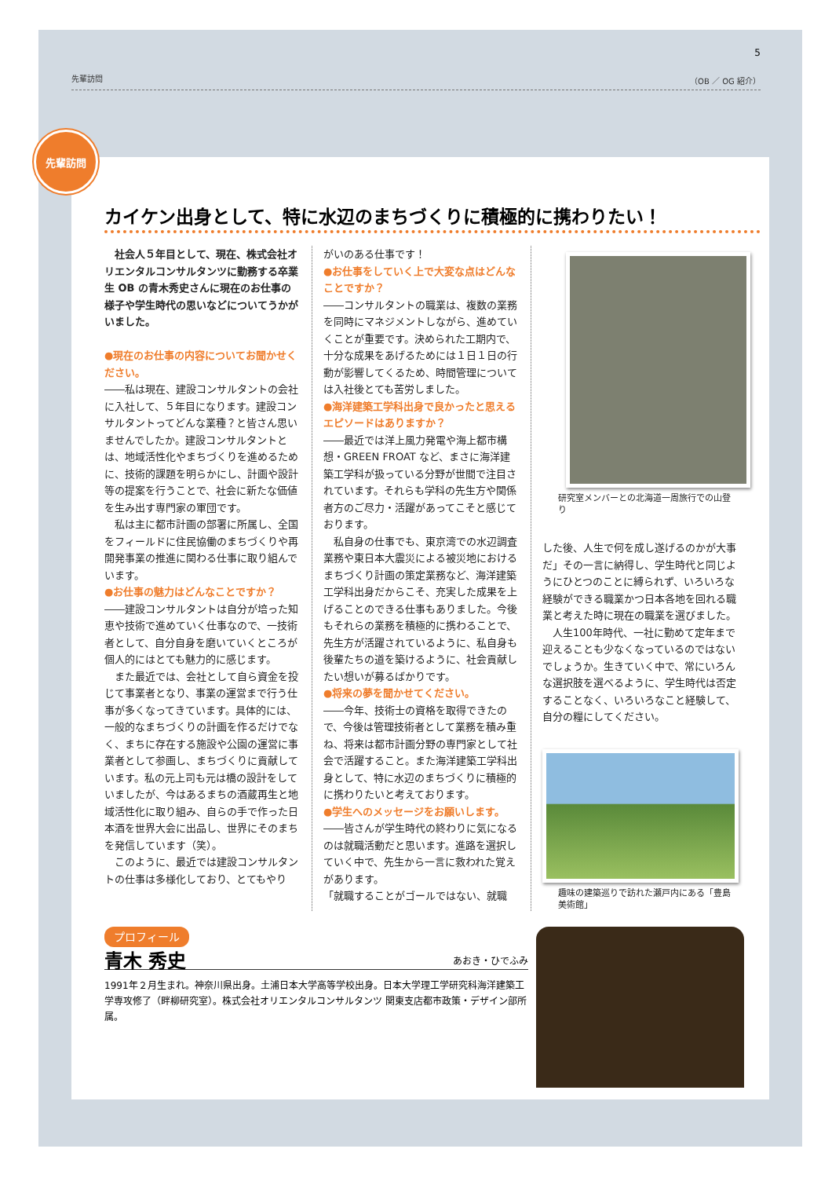5
先輩訪問 （OB ／ OG 紹介）
先輩訪問
カイケン出身として、特に水辺のまちづくりに積極的に携わりたい！
　社会人５年目として、現在、株式会社オリエンタルコンサルタンツに勤務する卒業生 OB の青木秀史さんに現在のお仕事の様子や学生時代の思いなどについてうかがいました。
●現在のお仕事の内容についてお聞かせください。
――私は現在、建設コンサルタントの会社に入社して、５年目になります。建設コンサルタントってどんな業種？と皆さん思いませんでしたか。建設コンサルタントとは、地域活性化やまちづくりを進めるために、技術的課題を明らかにし、計画や設計等の提案を行うことで、社会に新たな価値を生み出す専門家の軍団です。
　私は主に都市計画の部署に所属し、全国をフィールドに住民協働のまちづくりや再開発事業の推進に関わる仕事に取り組んでいます。
●お仕事の魅力はどんなことですか？
――建設コンサルタントは自分が培った知恵や技術で進めていく仕事なので、一技術者として、自分自身を磨いていくところが個人的にはとても魅力的に感じます。
　また最近では、会社として自ら資金を投じて事業者となり、事業の運営まで行う仕事が多くなってきています。具体的には、一般的なまちづくりの計画を作るだけでなく、まちに存在する施設や公園の運営に事業者として参画し、まちづくりに貢献しています。私の元上司も元は橋の設計をしていましたが、今はあるまちの酒蔵再生と地域活性化に取り組み、自らの手で作った日本酒を世界大会に出品し、世界にそのまちを発信しています（笑）。
　このように、最近では建設コンサルタントの仕事は多様化しており、とてもやり
がいのある仕事です！
●お仕事をしていく上で大変な点はどんなことですか？
――コンサルタントの職業は、複数の業務を同時にマネジメントしながら、進めていくことが重要です。決められた工期内で、十分な成果をあげるためには１日１日の行動が影響してくるため、時間管理については入社後とても苦労しました。
●海洋建築工学科出身で良かったと思えるエピソードはありますか？
――最近では洋上風力発電や海上都市構想・GREEN FROAT など、まさに海洋建築工学科が扱っている分野が世間で注目されています。それらも学科の先生方や関係者方のご尽力・活躍があってこそと感じております。
　私自身の仕事でも、東京湾での水辺調査業務や東日本大震災による被災地におけるまちづくり計画の策定業務など、海洋建築工学科出身だからこそ、充実した成果を上げることのできる仕事もありました。今後もそれらの業務を積極的に携わることで、先生方が活躍されているように、私自身も後輩たちの道を築けるように、社会貢献したい想いが募るばかりです。
●将来の夢を聞かせてください。
――今年、技術士の資格を取得できたので、今後は管理技術者として業務を積み重ね、将来は都市計画分野の専門家として社会で活躍すること。また海洋建築工学科出身として、特に水辺のまちづくりに積極的に携わりたいと考えております。
●学生へのメッセージをお願いします。
――皆さんが学生時代の終わりに気になるのは就職活動だと思います。進路を選択していく中で、先生から一言に救われた覚えがあります。
「就職することがゴールではない、就職
研究室メンバーとの北海道一周旅行での山登り
した後、人生で何を成し遂げるのかが大事だ」その一言に納得し、学生時代と同じようにひとつのことに縛られず、いろいろな経験ができる職業かつ日本各地を回れる職業と考えた時に現在の職業を選びました。
　人生100年時代、一社に勤めて定年まで迎えることも少なくなっているのではないでしょうか。生きていく中で、常にいろんな選択肢を選べるように、学生時代は否定することなく、いろいろなこと経験して、自分の糧にしてください。
趣味の建築巡りで訪れた瀬戸内にある「豊島美術館」
プロフィール
青木 秀史 あおき・ひでふみ
1991年２月生まれ。神奈川県出身。土浦日本大学高等学校出身。日本大学理工学研究科海洋建築工学専攻修了（畔柳研究室）。株式会社オリエンタルコンサルタンツ 関東支店都市政策・デザイン部所属。